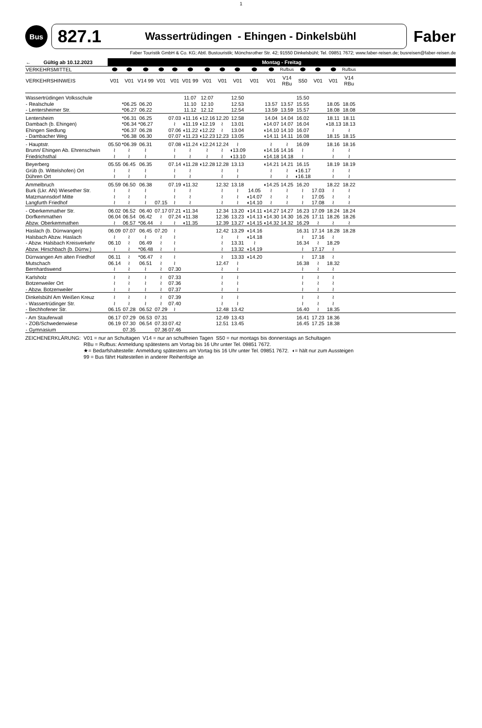1
Bus
827.1 Wassertrüdingen - Ehingen - Dinkelsbühl
Faber
Faber Touristik GmbH & Co. KG; Abtl. Bustouristik; Mönchsrother Str. 42; 91550 Dinkelsbühl; Tel. 09851 7672; www.faber-reisen.de; busreisen@faber-reisen.de
| ← Gültig ab 10.12.2023 | Montag - Freitag | | | | | | | | | | | | | | | | |
| --- | --- | --- | --- | --- | --- | --- | --- | --- | --- | --- | --- | --- | --- | --- | --- | --- | --- |
| VERKEHRSMITTEL | | | | | | | | | | | | Rufbus | | | | Rufbus | |
| VERKEHRSHINWEIS | V01 | V01 | V14 99 | V01 | V01 | V01 99 | V01 | V01 | V01 | V01 | V01 | V14 RBu | S50 | V01 | V01 | V14 RBu | |
| Wassertrüdingen Volksschule | | | | | | 11.07 | 12.07 | | 12.50 | | | | 15.50 | | | | |
| - Realschule | | *06.25 | 06.20 | | | 11.10 | 12.10 | | 12.53 | | 13.57 | 13.57 | 15.55 | | 18.05 | 18.05 | |
| - Lentersheimer Str. | | *06.27 | 06.22 | | | 11.12 | 12.12 | | 12.54 | | 13.59 | 13.59 | 15.57 | | 18.08 | 18.08 | |
| Lentersheim | | *06.31 | 06.25 | | 07.03 | ◖11.16 | ◖12.16 | 12.20 | 12.58 | | 14.04 | 14.04 | 16.02 | | 18.11 | 18.11 | |
| Dambach (b. Ehingen) | | *06.34 | *06.27 | | ≀ | ◖11.19 | ◖12.19 | ≀ | 13.01 | | ◖14.07 | 14.07 | 16.04 | | ◖18.13 | 18.13 | |
| Ehingen Siedlung | | *06.37 | 06.28 | | 07.06 | ◖11.22 | ◖12.22 | ≀ | 13.04 | | ◖14.10 | 14.10 | 16.07 | | ≀ | ≀ | |
| - Dambacher Weg | | *06.38 | 06.30 | | 07.07 | ◖11.23 | ◖12.23 | 12.23 | 13.05 | | ◖14.11 | 14.11 | 16.08 | | 18.15 | 18.15 | |
| - Hauptstr. | 05.50 | *06.39 | 06.31 | | 07.08 | ◖11.24 | ◖12.24 | 12.24 | ≀ | | ≀ | ≀ | 16.09 | | 18.16 | 18.16 | |
| Brunn/ Ehingen Ab. Ehrenschwin | ≀ | ≀ | ≀ | | ≀ | ≀ | ≀ | ≀ | ◖13.09 | | ◖14.16 | 14.16 | ≀ | | ≀ | ≀ | |
| Friedrichsthal | ≀ | ≀ | ≀ | | ≀ | ≀ | ≀ | ≀ | ◖13.10 | | ◖14.18 | 14.18 | ≀ | | ≀ | ≀ | |
| Beyerberg | 05.55 | 06.45 | 06.35 | | 07.14 | ◖11.28 | ◖12.28 | 12.28 | 13.13 | | ◖14.21 | 14.21 | 16.15 | | 18.19 | 18.19 | |
| Grüb (b. Wittelshofen) Ort | ≀ | ≀ | ≀ | | ≀ | ≀ | | ≀ | ≀ | | ≀ | ≀ | ◖16.17 | | ≀ | ≀ | |
| Dühren Ort | ≀ | ≀ | ≀ | | ≀ | ≀ | | ≀ | ≀ | | ≀ | ≀ | ◖16.18 | | ≀ | ≀ | |
| Ammelbruch | 05.59 | 06.50 | 06.38 | | 07.19 | ◖11.32 | | 12.32 | 13.18 | | ◖14.25 | 14.25 | 16.20 | | 18.22 | 18.22 | |
| Burk (Lkr. AN) Wiesether Str. | ≀ | ≀ | ≀ | | ≀ | ≀ | | ≀ | ≀ | 14.05 | ≀ | ≀ | ≀ | 17.03 | ≀ | ≀ | |
| Matzmannsdorf Mitte | ≀ | ≀ | ≀ | | ≀ | ≀ | | ≀ | ≀ | ◖14.07 | ≀ | ≀ | ≀ | 17.05 | ≀ | ≀ | |
| Langfurth Friedhof | ≀ | ≀ | ≀ | 07.15 | ≀ | ≀ | | ≀ | ≀ | ◖14.10 | ≀ | ≀ | ≀ | 17.08 | ≀ | ≀ | |
| - Oberkemmather Str. | 06.02 | 06.52 | 06.40 | 07.17 | 07.21 | ◖11.34 | | 12.34 | 13.20 | ◖14.11 | ◖14.27 | 14.27 | 16.23 | 17.09 | 18.24 | 18.24 | |
| Dorfkemmathen | 06.04 | 06.54 | 06.42 | ≀ | 07.24 | ◖11.38 | | 12.36 | 13.23 | ◖14.13 | ◖14.30 | 14.30 | 16.26 | 17.11 | 18.26 | 18.26 | |
| Abzw. Oberkemmathen | ≀ | 06.57 | *06.44 | ≀ | ≀ | ◖11.35 | | 12.39 | 13.27 | ◖14.15 | ◖14.32 | 14.32 | 16.29 | ≀ | ≀ | ≀ | |
| Haslach (b. Dürrwangen) | 06.09 | 07.07 | 06.45 | 07.20 | ≀ | | | 12.42 | 13.29 | ◖14.16 | | | 16.31 | 17.14 | 18.28 | 18.28 | |
| Halsbach Abzw. Haslach | ≀ | ≀ | ≀ | ≀ | ≀ | | | ≀ | ≀ | ◖14.18 | | | ≀ | 17.16 | ≀ | | |
| - Abzw. Halsbach Kreisverkehr | 06.10 | ≀ | 06.49 | ≀ | ≀ | | | ≀ | 13.31 | ≀ | | | 16.34 | ≀ | 18.29 | | |
| Abzw. Hirschbach (b. Dürrw.) | ≀ | ≀ | *06.48 | ≀ | ≀ | | | ≀ | 13.32 | ◖14.19 | | | ≀ | 17.17 | ≀ | | |
| Dürrwangen Am alten Friedhof | 06.11 | ≀ | *06.47 | ≀ | ≀ | | | ≀ | 13.33 | ◖14.20 | | | ≀ | 17.18 | ≀ | | |
| Mutschach | 06.14 | ≀ | 06.51 | ≀ | ≀ | | | 12.47 | ≀ | | | | 16.38 | ≀ | 18.32 | | |
| Bernhardswend | ≀ | ≀ | ≀ | ≀ | 07.30 | | | ≀ | ≀ | | | | ≀ | ≀ | ≀ | | |
| Karlsholz | ≀ | ≀ | ≀ | ≀ | 07.33 | | | ≀ | ≀ | | | | ≀ | ≀ | ≀ | | |
| Botzenweiler Ort | ≀ | ≀ | ≀ | ≀ | 07.36 | | | ≀ | ≀ | | | | ≀ | ≀ | ≀ | | |
| - Abzw. Botzenweiler | ≀ | ≀ | ≀ | ≀ | 07.37 | | | ≀ | ≀ | | | | ≀ | ≀ | ≀ | | |
| Dinkelsbühl Am Weißen Kreuz | ≀ | ≀ | ≀ | ≀ | 07.39 | | | ≀ | ≀ | | | | ≀ | ≀ | ≀ | | |
| - Wassertrüdinger Str. | ≀ | ≀ | ≀ | ≀ | 07.40 | | | ≀ | ≀ | | | | ≀ | ≀ | ≀ | | |
| - Bechhofener Str. | 06.15 | 07.28 | 06.52 | 07.29 | ≀ | | | 12.48 | 13.42 | | | | 16.40 | ≀ | 18.35 | | |
| - Am Stauferwall | 06.17 | 07.29 | 06.53 | 07.31 | | | | 12.49 | 13.43 | | | | 16.41 | 17.23 | 18.36 | | |
| - ZOB/Schwedenwiese | 06.19 | 07.30 | 06.54 | 07.33 | 07.42 | | | 12.51 | 13.45 | | | | 16.45 | 17.25 | 18.38 | | |
| - Gymnasium | | 07.35 | | 07.36 | 07.46 | | | | | | | | | | | | |
ZEICHENERKLÄRUNG: V01 = nur an Schultagen V14 = nur an schulfreien Tagen S50 = nur montags bis donnerstags an Schultagen
RBu = Rufbus: Anmeldung spätestens am Vortag bis 16 Uhr unter Tel. 09851 7672.
★= Bedarfshaltestelle: Anmeldung spätestens am Vortag bis 16 Uhr unter Tel. 09851 7672. ◖= hält nur zum Aussteigen
99 = Bus fährt Haltestellen in anderer Reihenfolge an